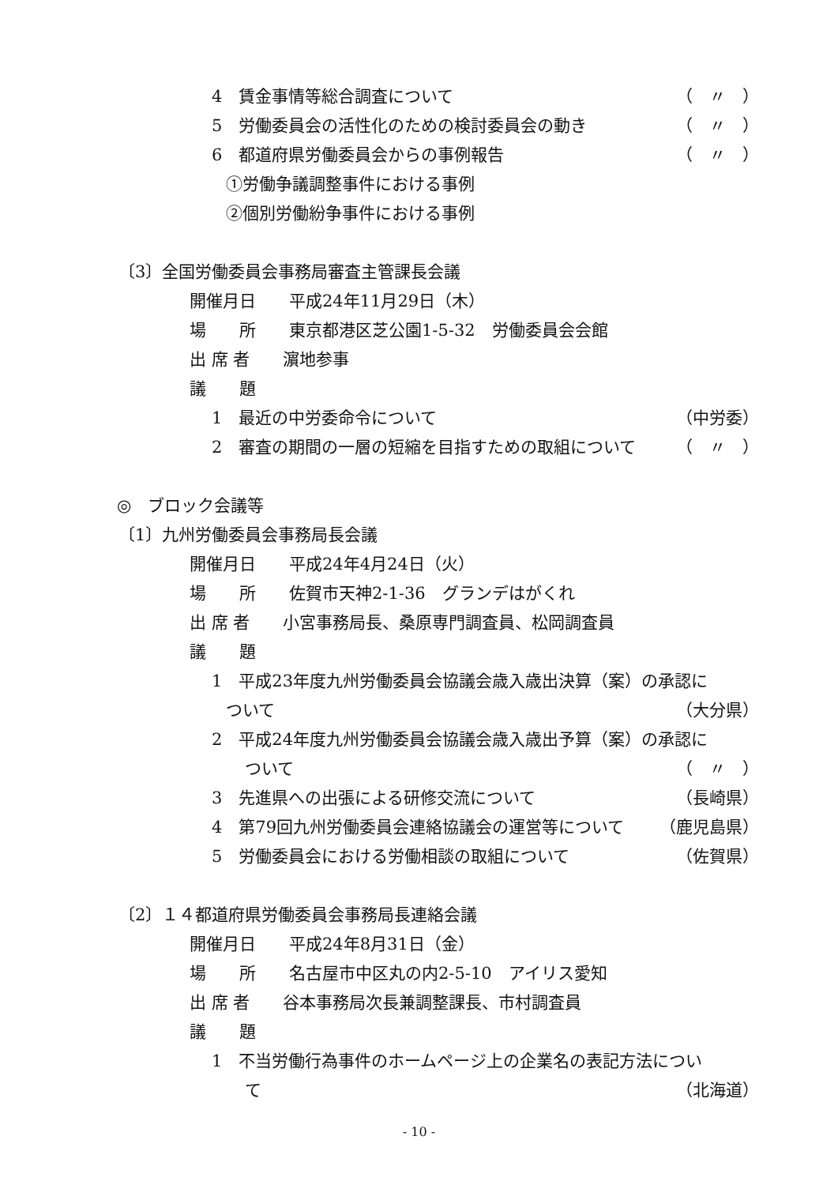4　賃金事情等総合調査について （　〃　）
5　労働委員会の活性化のための検討委員会の動き （　〃　）
6　都道府県労働委員会からの事例報告 （　〃　）
①労働争議調整事件における事例
②個別労働紛争事件における事例
〔3〕全国労働委員会事務局審査主管課長会議
開催月日　　平成24年11月29日（木）
場　　所　　東京都港区芝公園1-5-32　労働委員会会館
出 席 者　　濵地参事
議　　題
1　最近の中労委命令について （中労委）
2　審査の期間の一層の短縮を目指すための取組について （　〃　）
◎　ブロック会議等
〔1〕九州労働委員会事務局長会議
開催月日　　平成24年4月24日（火）
場　　所　　佐賀市天神2-1-36　グランデはがくれ
出 席 者　　小宮事務局長、桑原専門調査員、松岡調査員
議　　題
1　平成23年度九州労働委員会協議会歳入歳出決算（案）の承認に
ついて （大分県）
2　平成24年度九州労働委員会協議会歳入歳出予算（案）の承認に
ついて （　〃　）
3　先進県への出張による研修交流について （長崎県）
4　第79回九州労働委員会連絡協議会の運営等について （鹿児島県）
5　労働委員会における労働相談の取組について （佐賀県）
〔2〕１４都道府県労働委員会事務局長連絡会議
開催月日　　平成24年8月31日（金）
場　　所　　名古屋市中区丸の内2-5-10　アイリス愛知
出 席 者　　谷本事務局次長兼調整課長、市村調査員
議　　題
1　不当労働行為事件のホームページ上の企業名の表記方法につい
て （北海道）
- 10 -